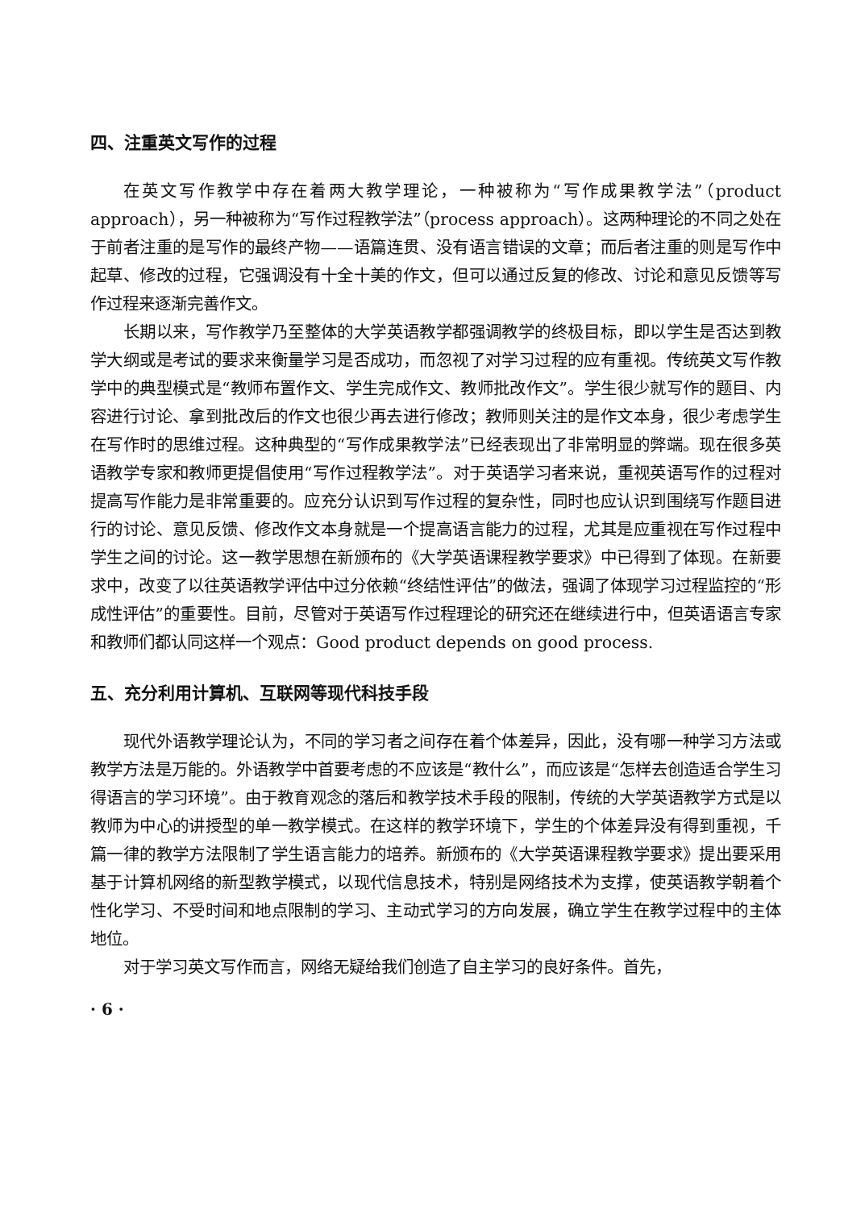四、注重英文写作的过程
在英文写作教学中存在着两大教学理论，一种被称为“写作成果教学法”（product approach），另一种被称为“写作过程教学法”（process approach）。这两种理论的不同之处在于前者注重的是写作的最终产物——语篇连贯、没有语言错误的文章；而后者注重的则是写作中起草、修改的过程，它强调没有十全十美的作文，但可以通过反复的修改、讨论和意见反馈等写作过程来逐渐完善作文。
长期以来，写作教学乃至整体的大学英语教学都强调教学的终极目标，即以学生是否达到教学大纲或是考试的要求来衡量学习是否成功，而忽视了对学习过程的应有重视。传统英文写作教学中的典型模式是“教师布置作文、学生完成作文、教师批改作文”。学生很少就写作的题目、内容进行讨论、拿到批改后的作文也很少再去进行修改；教师则关注的是作文本身，很少考虑学生在写作时的思维过程。这种典型的“写作成果教学法”已经表现出了非常明显的弊端。现在很多英语教学专家和教师更提倡使用“写作过程教学法”。对于英语学习者来说，重视英语写作的过程对提高写作能力是非常重要的。应充分认识到写作过程的复杂性，同时也应认识到围绕写作题目进行的讨论、意见反馈、修改作文本身就是一个提高语言能力的过程，尤其是应重视在写作过程中学生之间的讨论。这一教学思想在新颁布的《大学英语课程教学要求》中已得到了体现。在新要求中，改变了以往英语教学评估中过分依赖“终结性评估”的做法，强调了体现学习过程监控的“形成性评估”的重要性。目前，尽管对于英语写作过程理论的研究还在继续进行中，但英语语言专家和教师们都认同这样一个观点：Good product depends on good process.
五、充分利用计算机、互联网等现代科技手段
现代外语教学理论认为，不同的学习者之间存在着个体差异，因此，没有哪一种学习方法或教学方法是万能的。外语教学中首要考虑的不应该是“教什么”，而应该是“怎样去创造适合学生习得语言的学习环境”。由于教育观念的落后和教学技术手段的限制，传统的大学英语教学方式是以教师为中心的讲授型的单一教学模式。在这样的教学环境下，学生的个体差异没有得到重视，千篇一律的教学方法限制了学生语言能力的培养。新颁布的《大学英语课程教学要求》提出要采用基于计算机网络的新型教学模式，以现代信息技术，特别是网络技术为支撑，使英语教学朝着个性化学习、不受时间和地点限制的学习、主动式学习的方向发展，确立学生在教学过程中的主体地位。
对于学习英文写作而言，网络无疑给我们创造了自主学习的良好条件。首先，
· 6 ·